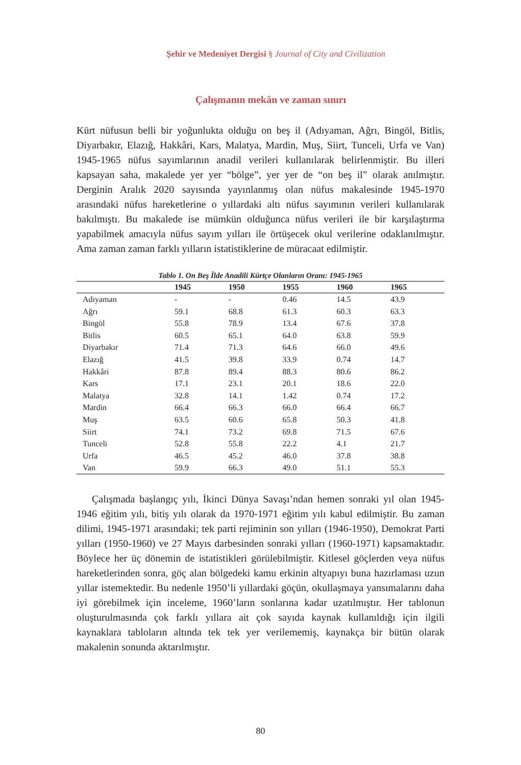Şehir ve Medeniyet Dergisi § Journal of City and Civilization
Çalışmanın mekân ve zaman sınırı
Kürt nüfusun belli bir yoğunlukta olduğu on beş il (Adıyaman, Ağrı, Bingöl, Bitlis, Diyarbakır, Elazığ, Hakkâri, Kars, Malatya, Mardin, Muş, Siirt, Tunceli, Urfa ve Van) 1945-1965 nüfus sayımlarının anadil verileri kullanılarak belirlenmiştir. Bu illeri kapsayan saha, makalede yer yer “bölge”, yer yer de “on beş il” olarak anılmıştır. Derginin Aralık 2020 sayısında yayınlanmış olan nüfus makalesinde 1945-1970 arasındaki nüfus hareketlerine o yıllardaki altı nüfus sayımının verileri kullanılarak bakılmıştı. Bu makalede ise mümkün olduğunca nüfus verileri ile bir karşılaştırma yapabilmek amacıyla nüfus sayım yılları ile örtüşecek okul verilerine odaklanılmıştır. Ama zaman zaman farklı yılların istatistiklerine de müracaat edilmiştir.
Tablo 1. On Beş İlde Anadili Kürtçe Olanların Oranı: 1945-1965
| | 1945 | 1950 | 1955 | 1960 | 1965 |
| --- | --- | --- | --- | --- | --- |
| Adıyaman | - | - | 0.46 | 14.5 | 43.9 |
| Ağrı | 59.1 | 68.8 | 61.3 | 60.3 | 63.3 |
| Bingöl | 55.8 | 78.9 | 13.4 | 67.6 | 37.8 |
| Bitlis | 60.5 | 65.1 | 64.0 | 63.8 | 59.9 |
| Diyarbakır | 71.4 | 71.3 | 64.6 | 66.0 | 49.6 |
| Elazığ | 41.5 | 39.8 | 33.9 | 0.74 | 14.7 |
| Hakkâri | 87.8 | 89.4 | 88.3 | 80.6 | 86.2 |
| Kars | 17.1 | 23.1 | 20.1 | 18.6 | 22.0 |
| Malatya | 32.8 | 14.1 | 1.42 | 0.74 | 17.2 |
| Mardin | 66.4 | 66.3 | 66.0 | 66.4 | 66.7 |
| Muş | 63.5 | 60.6 | 65.8 | 50.3 | 41.8 |
| Siirt | 74.1 | 73.2 | 69.8 | 71.5 | 67.6 |
| Tunceli | 52.8 | 55.8 | 22.2 | 4.1 | 21.7 |
| Urfa | 46.5 | 45.2 | 46.0 | 37.8 | 38.8 |
| Van | 59.9 | 66.3 | 49.0 | 51.1 | 55.3 |
Çalışmada başlangıç yılı, İkinci Dünya Savaşı’ndan hemen sonraki yıl olan 1945-1946 eğitim yılı, bitiş yılı olarak da 1970-1971 eğitim yılı kabul edilmiştir. Bu zaman dilimi, 1945-1971 arasındaki; tek parti rejiminin son yılları (1946-1950), Demokrat Parti yılları (1950-1960) ve 27 Mayıs darbesinden sonraki yılları (1960-1971) kapsamaktadır. Böylece her üç dönemin de istatistikleri görülebilmiştir. Kitlesel göçlerden veya nüfus hareketlerinden sonra, göç alan bölgedeki kamu erkinin altyapıyı buna hazırlaması uzun yıllar istemektedir. Bu nedenle 1950’li yıllardaki göçün, okullaşmaya yansımalarını daha iyi görebilmek için inceleme, 1960’ların sonlarına kadar uzatılmıştır. Her tablonun oluşturulmasında çok farklı yıllara ait çok sayıda kaynak kullanıldığı için ilgili kaynaklara tabloların altında tek tek yer verilememiş, kaynakça bir bütün olarak makalenin sonunda aktarılmıştır.
80